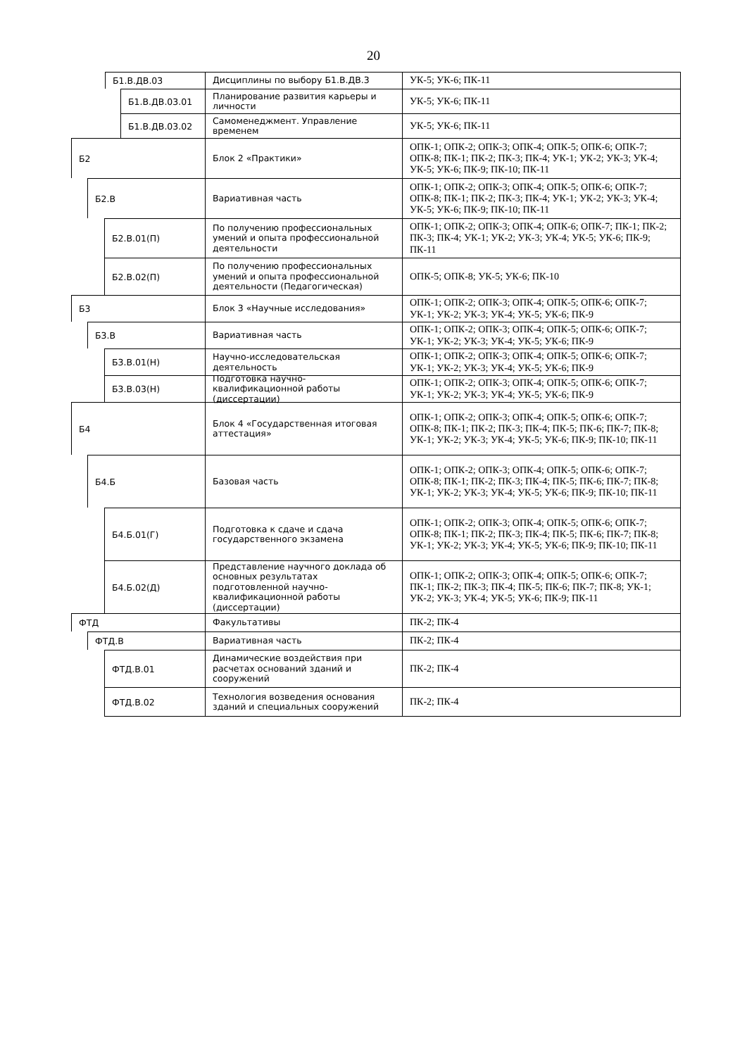20
Б1.В.ДВ.03
Дисциплины по выбору Б1.В.ДВ.3 УК-5; УК-6; ПК-11
Б1.В.ДВ.03.01
Планирование развития карьеры и личности
УК-5; УК-6; ПК-11
Б1.В.ДВ.03.02
Самоменеджмент. Управление временем УК-5; УК-6; ПК-11
Б2
Блок 2 «Практики» ОПК-1; ОПК-2; ОПК-3; ОПК-4; ОПК-5; ОПК-6; ОПК-7; ОПК-8; ПК-1; ПК-2; ПК-3; ПК-4; УК-1; УК-2; УК-3; УК-4; УК-5; УК-6; ПК-9; ПК-10; ПК-11
Б2.В
Вариативная часть ОПК-1; ОПК-2; ОПК-3; ОПК-4; ОПК-5; ОПК-6; ОПК-7; ОПК-8; ПК-1; ПК-2; ПК-3; ПК-4; УК-1; УК-2; УК-3; УК-4; УК-5; УК-6; ПК-9; ПК-10; ПК-11
Б2.В.01(П)
По получению профессиональных умений и опыта профессиональной деятельности
ОПК-1; ОПК-2; ОПК-3; ОПК-4; ОПК-6; ОПК-7; ПК-1; ПК-2; ПК-3; ПК-4; УК-1; УК-2; УК-3; УК-4; УК-5; УК-6; ПК-9; ПК-11
Б2.В.02(П)
По получению профессиональных умений и опыта профессиональной деятельности (Педагогическая)
ОПК-5; ОПК-8; УК-5; УК-6; ПК-10
Б3
Блок 3 «Научные исследования» ОПК-1; ОПК-2; ОПК-3; ОПК-4; ОПК-5; ОПК-6; ОПК-7; УК-1; УК-2; УК-3; УК-4; УК-5; УК-6; ПК-9
Б3.В
Вариативная часть ОПК-1; ОПК-2; ОПК-3; ОПК-4; ОПК-5; ОПК-6; ОПК-7; УК-1; УК-2; УК-3; УК-4; УК-5; УК-6; ПК-9
Б3.В.01(Н)
Научно-исследовательская деятельность ОПК-1; ОПК-2; ОПК-3; ОПК-4; ОПК-5; ОПК-6; ОПК-7; УК-1; УК-2; УК-3; УК-4; УК-5; УК-6; ПК-9
Б3.В.03(Н)
Подготовка научно-квалификационной работы (диссертации)
ОПК-1; ОПК-2; ОПК-3; ОПК-4; ОПК-5; ОПК-6; ОПК-7; УК-1; УК-2; УК-3; УК-4; УК-5; УК-6; ПК-9
Б4
Блок 4 «Государственная итоговая аттестация»
ОПК-1; ОПК-2; ОПК-3; ОПК-4; ОПК-5; ОПК-6; ОПК-7; ОПК-8; ПК-1; ПК-2; ПК-3; ПК-4; ПК-5; ПК-6; ПК-7; ПК-8; УК-1; УК-2; УК-3; УК-4; УК-5; УК-6; ПК-9; ПК-10; ПК-11
Б4.Б
Базовая часть ОПК-1; ОПК-2; ОПК-3; ОПК-4; ОПК-5; ОПК-6; ОПК-7; ОПК-8; ПК-1; ПК-2; ПК-3; ПК-4; ПК-5; ПК-6; ПК-7; ПК-8; УК-1; УК-2; УК-3; УК-4; УК-5; УК-6; ПК-9; ПК-10; ПК-11
Б4.Б.01(Г)
Подготовка к сдаче и сдача государственного экзамена
ОПК-1; ОПК-2; ОПК-3; ОПК-4; ОПК-5; ОПК-6; ОПК-7; ОПК-8; ПК-1; ПК-2; ПК-3; ПК-4; ПК-5; ПК-6; ПК-7; ПК-8; УК-1; УК-2; УК-3; УК-4; УК-5; УК-6; ПК-9; ПК-10; ПК-11
Б4.Б.02(Д)
Представление научного доклада об основных результатах подготовленной научно-квалификационной работы (диссертации)
ОПК-1; ОПК-2; ОПК-3; ОПК-4; ОПК-5; ОПК-6; ОПК-7; ПК-1; ПК-2; ПК-3; ПК-4; ПК-5; ПК-6; ПК-7; ПК-8; УК-1; УК-2; УК-3; УК-4; УК-5; УК-6; ПК-9; ПК-11
ФТД
Факультативы ПК-2; ПК-4
ФТД.В
Вариативная часть ПК-2; ПК-4
ФТД.В.01
Динамические воздействия при расчетах оснований зданий и сооружений
ПК-2; ПК-4
ФТД.В.02
Технология возведения основания зданий и специальных сооружений
ПК-2; ПК-4